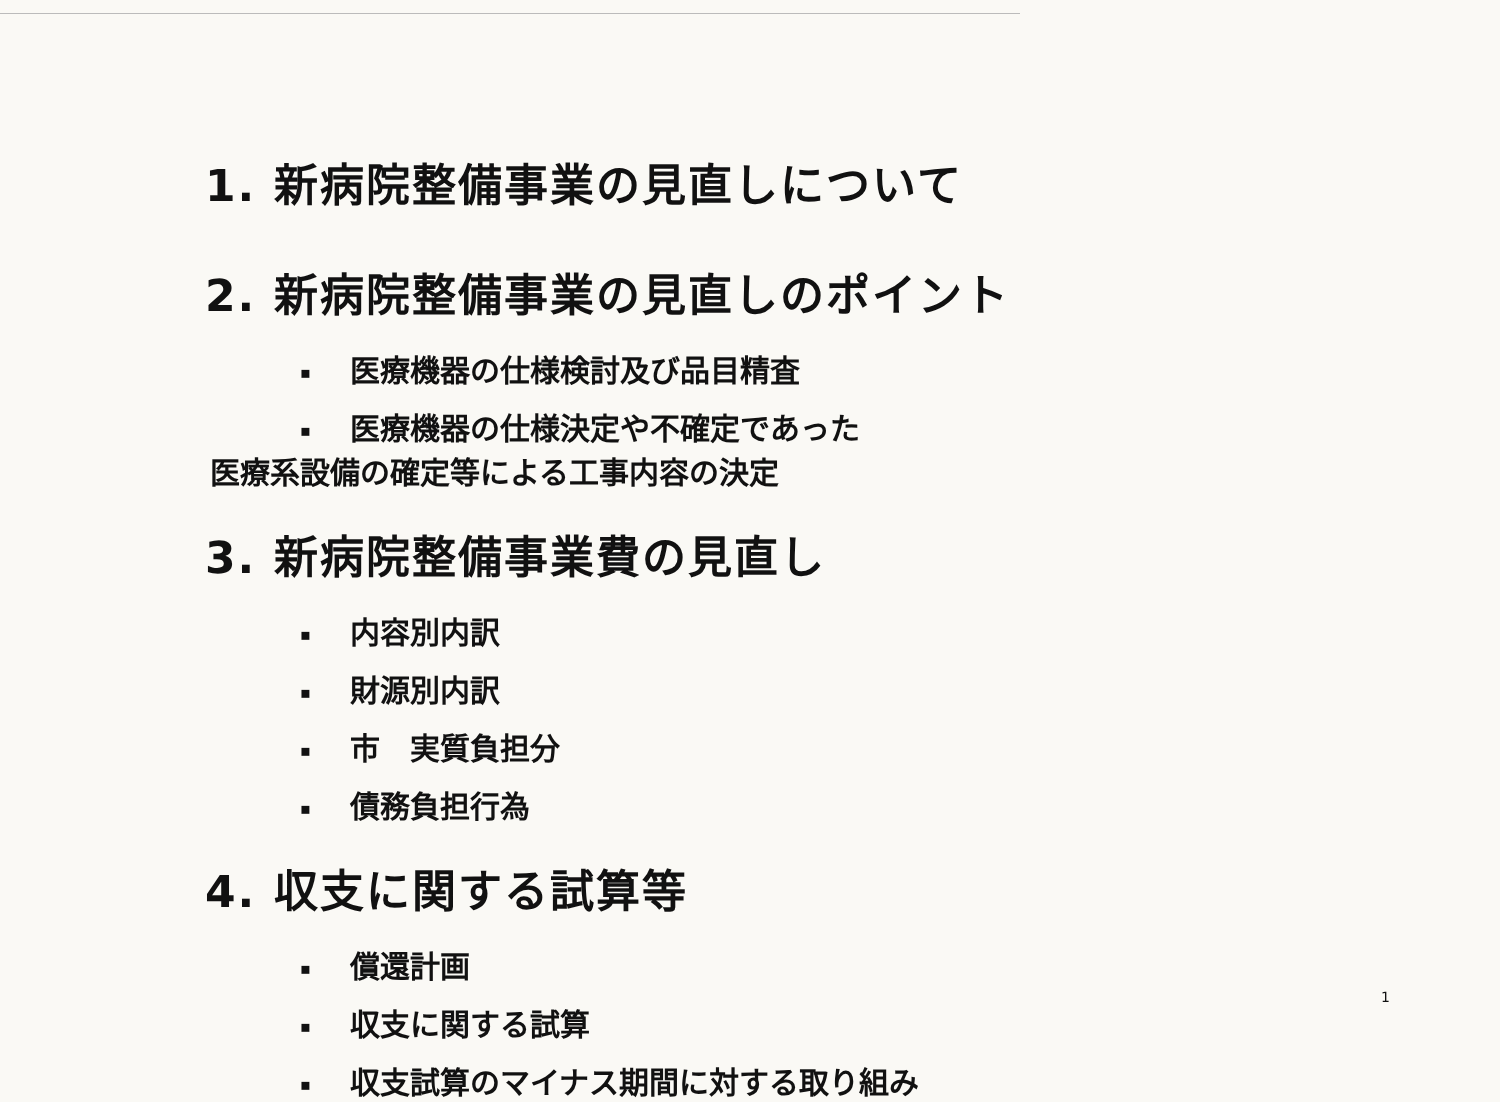1. 新病院整備事業の見直しについて
2. 新病院整備事業の見直しのポイント
▪ 医療機器の仕様検討及び品目精査
▪ 医療機器の仕様決定や不確定であった
医療系設備の確定等による工事内容の決定
3. 新病院整備事業費の見直し
▪ 内容別内訳
▪ 財源別内訳
▪ 市　実質負担分
▪ 債務負担行為
4. 収支に関する試算等
▪ 償還計画
▪ 収支に関する試算
▪ 収支試算のマイナス期間に対する取り組み
1